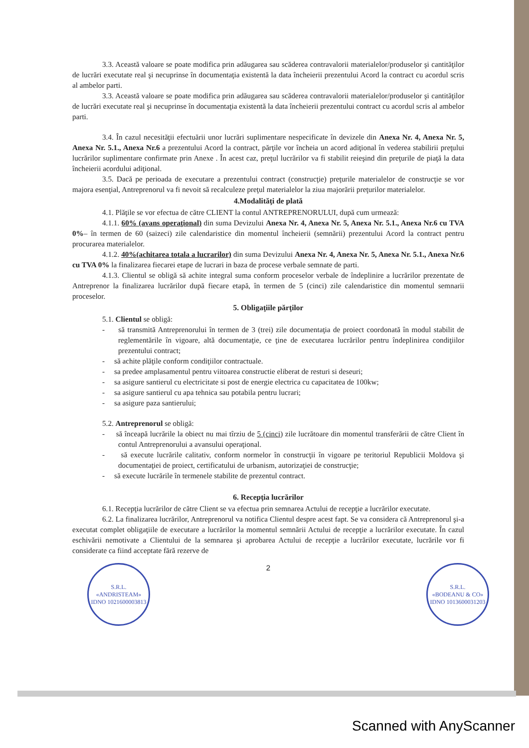3.3. Această valoare se poate modifica prin adăugarea sau scăderea contravalorii materialelor/produselor şi cantităţilor de lucrări executate real şi necuprinse în documentaţia existentă la data încheierii prezentului Acord la contract cu acordul scris al ambelor parti.
3.3. Această valoare se poate modifica prin adăugarea sau scăderea contravalorii materialelor/produselor şi cantităţilor de lucrări executate real şi necuprinse în documentaţia existentă la data încheierii prezentului contract cu acordul scris al ambelor parti.
3.4. În cazul necesităţii efectuării unor lucrări suplimentare nespecificate în devizele din Anexa Nr. 4, Anexa Nr. 5, Anexa Nr. 5.1., Anexa Nr.6 a prezentului Acord la contract, părţile vor încheia un acord adiţional în vederea stabilirii preţului lucrărilor suplimentare confirmate prin Anexe . În acest caz, preţul lucrărilor va fi stabilit reieşind din preţurile de piaţă la data încheierii acordului adiţional.
3.5. Dacă pe perioada de executare a prezentului contract (construcţie) preţurile materialelor de construcţie se vor majora esenţial, Antreprenorul va fi nevoit să recalculeze preţul materialelor la ziua majorării preţurilor materialelor.
4.Modalităţi de plată
4.1. Plăţile se vor efectua de către CLIENT la contul ANTREPRENORULUI, după cum urmează:
4.1.1. 60% (avans operaţional) din suma Devizului Anexa Nr. 4, Anexa Nr. 5, Anexa Nr. 5.1., Anexa Nr.6 cu TVA 0%– în termen de 60 (saizeci) zile calendaristice din momentul încheierii (semnării) prezentului Acord la contract pentru procurarea materialelor.
4.1.2. 40%(achitarea totala a lucrarilor) din suma Devizului Anexa Nr. 4, Anexa Nr. 5, Anexa Nr. 5.1., Anexa Nr.6 cu TVA 0% la finalizarea fiecarei etape de lucrari in baza de procese verbale semnate de parti.
4.1.3. Clientul se obligă să achite integral suma conform proceselor verbale de îndeplinire a lucrărilor prezentate de Antreprenor la finalizarea lucrărilor după fiecare etapă, în termen de 5 (cinci) zile calendaristice din momentul semnarii proceselor.
5. Obligaţiile părţilor
5.1. Clientul se obligă:
- să transmită Antreprenorului în termen de 3 (trei) zile documentaţia de proiect coordonată în modul stabilit de reglementările în vigoare, altă documentaţie, ce ţine de executarea lucrărilor pentru îndeplinirea condiţiilor prezentului contract;
- să achite plăţile conform condiţiilor contractuale.
- sa predee amplasamentul pentru viitoarea constructie eliberat de resturi si deseuri;
- sa asigure santierul cu electricitate si post de energie electrica cu capacitatea de 100kw;
- sa asigure santierul cu apa tehnica sau potabila pentru lucrari;
- sa asigure paza santierului;
5.2. Antreprenorul se obligă:
- să înceapă lucrările la obiect nu mai tîrziu de 5 (cinci) zile lucrătoare din momentul transferării de către Client în contul Antreprenorului a avansului operaţional.
- să execute lucrările calitativ, conform normelor în construcţii în vigoare pe teritoriul Republicii Moldova şi documentaţiei de proiect, certificatului de urbanism, autorizaţiei de construcţie;
- să execute lucrările în termenele stabilite de prezentul contract.
6. Recepţia lucrărilor
6.1. Recepţia lucrărilor de către Client se va efectua prin semnarea Actului de recepţie a lucrărilor executate.
6.2. La finalizarea lucrărilor, Antreprenorul va notifica Clientul despre acest fapt. Se va considera că Antreprenorul şi-a executat complet obligaţiile de executare a lucrărilor la momentul semnării Actului de recepţie a lucrărilor executate. În cazul eschivării nemotivate a Clientului de la semnarea şi aprobarea Actului de recepţie a lucrărilor executate, lucrările vor fi considerate ca fiind acceptate fără rezerve de
2
S.R.L.
«ANDRISTEAM»
IDNO 1021600003813
S.R.L.
«BODEANU & CO»
IDNO 1013600031203
Scanned with AnyScanner